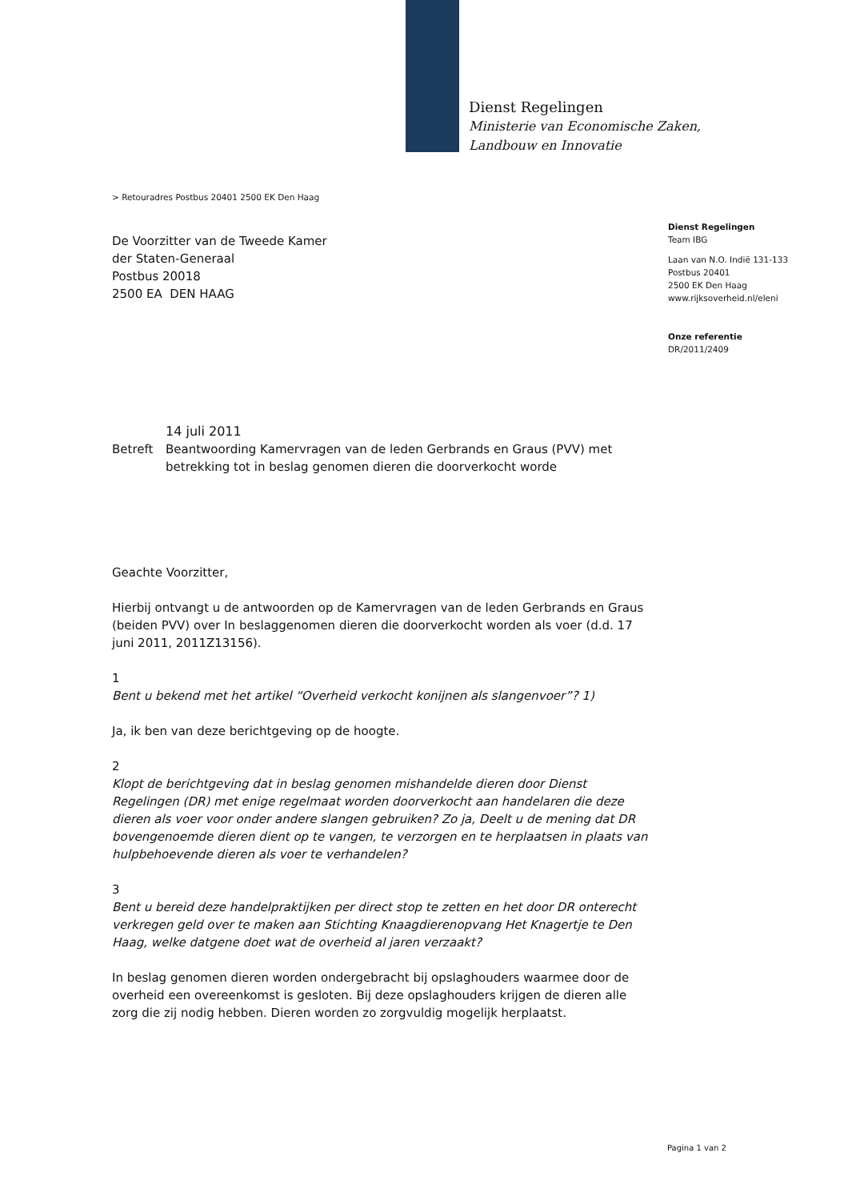Dienst Regelingen
Ministerie van Economische Zaken,
Landbouw en Innovatie
> Retouradres Postbus 20401 2500 EK Den Haag
Dienst Regelingen
Team IBG
Laan van N.O. Indië 131-133
Postbus 20401
2500 EK Den Haag
www.rijksoverheid.nl/eleni
Onze referentie
DR/2011/2409
De Voorzitter van de Tweede Kamer
der Staten-Generaal
Postbus 20018
2500 EA DEN HAAG
14 juli 2011
Betreft Beantwoording Kamervragen van de leden Gerbrands en Graus (PVV) met betrekking tot in beslag genomen dieren die doorverkocht worde
Geachte Voorzitter,
Hierbij ontvangt u de antwoorden op de Kamervragen van de leden Gerbrands en Graus (beiden PVV) over In beslaggenomen dieren die doorverkocht worden als voer (d.d. 17 juni 2011, 2011Z13156).
1
Bent u bekend met het artikel “Overheid verkocht konijnen als slangenvoer”? 1)
Ja, ik ben van deze berichtgeving op de hoogte.
2
Klopt de berichtgeving dat in beslag genomen mishandelde dieren door Dienst Regelingen (DR) met enige regelmaat worden doorverkocht aan handelaren die deze dieren als voer voor onder andere slangen gebruiken? Zo ja, Deelt u de mening dat DR bovengenoemde dieren dient op te vangen, te verzorgen en te herplaatsen in plaats van hulpbehoevende dieren als voer te verhandelen?
3
Bent u bereid deze handelpraktijken per direct stop te zetten en het door DR onterecht verkregen geld over te maken aan Stichting Knaagdierenopvang Het Knagertje te Den Haag, welke datgene doet wat de overheid al jaren verzaakt?
In beslag genomen dieren worden ondergebracht bij opslaghouders waarmee door de overheid een overeenkomst is gesloten. Bij deze opslaghouders krijgen de dieren alle zorg die zij nodig hebben. Dieren worden zo zorgvuldig mogelijk herplaatst.
Pagina 1 van 2